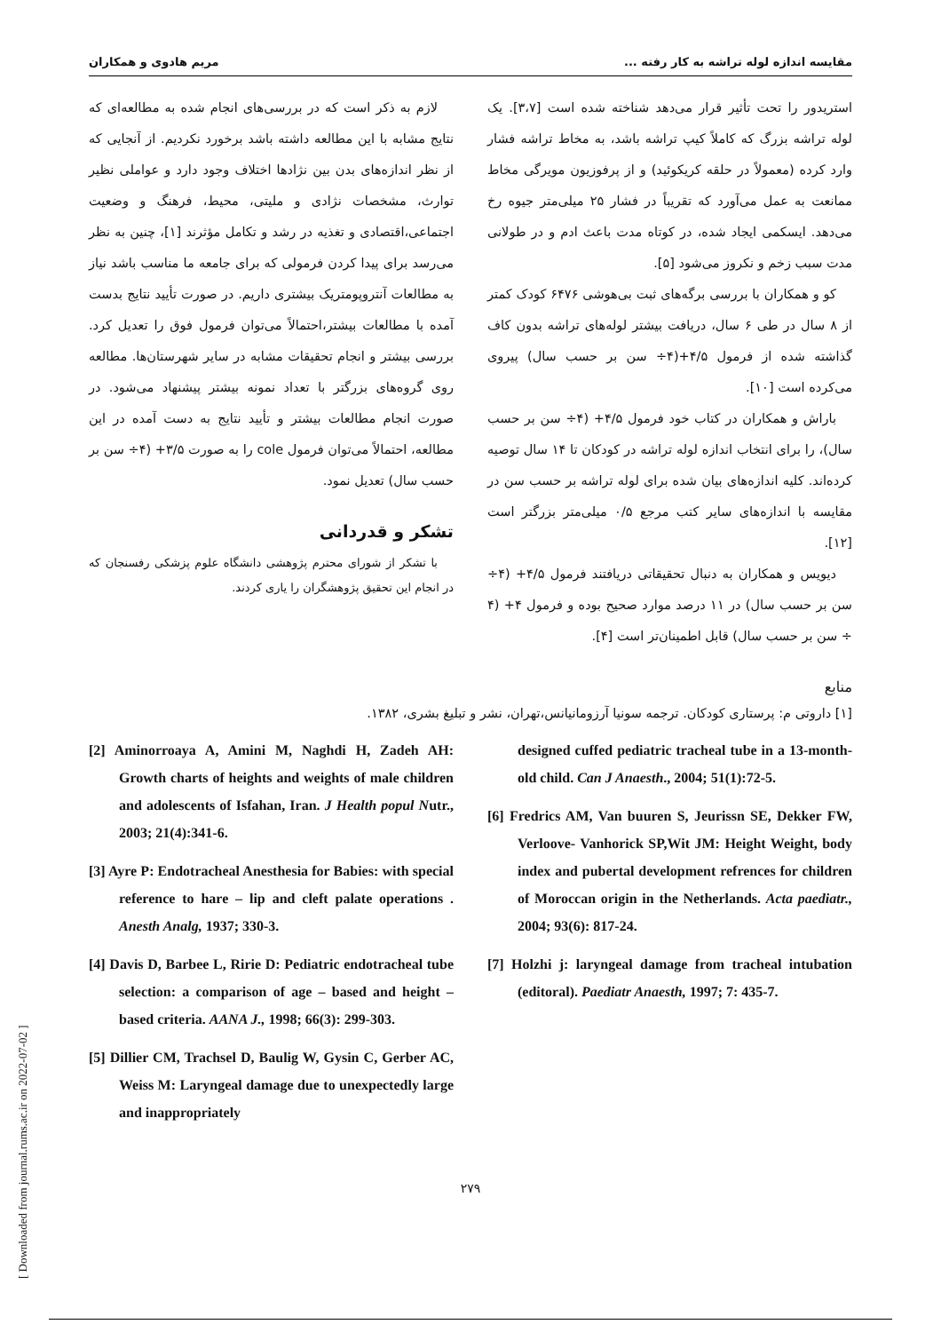[ Downloaded from journal.rums.ac.ir on 2022-07-02 ]
مقایسه اندازه لوله تراشه به کار رفته ... مریم هادوی و همکاران
استریدور را تحت تأثیر قرار می‌دهد شناخته شده است [۳،۷]. یک لوله تراشه بزرگ که کاملاً کیپ تراشه باشد، به مخاط تراشه فشار وارد کرده (معمولاً در حلقه کریکوئید) و از پرفوزیون مویرگی مخاط ممانعت به عمل می‌آورد که تقریباً در فشار ۲۵ میلی‌متر جیوه رخ می‌دهد. ایسکمی ایجاد شده، در کوتاه مدت باعث ادم و در طولانی مدت سبب زخم و نکروز می‌شود [۵].
کو و همکاران با بررسی برگه‌های ثبت بی‌هوشی ۶۴۷۶ کودک کمتر از ۸ سال در طی ۶ سال، دریافت بیشتر لوله‌های تراشه بدون کاف گذاشته شده از فرمول ۴/۵+(۴÷ سن بر حسب سال) پیروی می‌کرده است [۱۰].
باراش و همکاران در کتاب خود فرمول ۴/۵+ (۴÷ سن بر حسب سال)، را برای انتخاب اندازه لوله تراشه در کودکان تا ۱۴ سال توصیه کرده‌اند. کلیه اندازه‌های بیان شده برای لوله تراشه بر حسب سن در مقایسه با اندازه‌های سایر کتب مرجع ۰/۵ میلی‌متر بزرگتر است [۱۲].
دیویس و همکاران به دنبال تحقیقاتی دریافتند فرمول ۴/۵+ (۴÷ سن بر حسب سال) در ۱۱ درصد موارد صحیح بوده و فرمول ۴+ (۴ ÷ سن بر حسب سال) قابل اطمینان‌تر است [۴].
لازم به ذکر است که در بررسی‌های انجام شده به مطالعه‌ای که نتایج مشابه با این مطالعه داشته باشد برخورد نکردیم. از آنجایی که از نظر اندازه‌های بدن بین نژادها اختلاف وجود دارد و عواملی نظیر توارث، مشخصات نژادی و ملیتی، محیط، فرهنگ و وضعیت اجتماعی،اقتصادی و تغذیه در رشد و تکامل مؤثرند [۱]، چنین به نظر می‌رسد برای پیدا کردن فرمولی که برای جامعه ما مناسب باشد نیاز به مطالعات آنتروپومتریک بیشتری داریم. در صورت تأیید نتایج بدست آمده با مطالعات بیشتر،احتمالاً می‌توان فرمول فوق را تعدیل کرد. بررسی بیشتر و انجام تحقیقات مشابه در سایر شهرستان‌ها. مطالعه روی گروه‌های بزرگتر با تعداد نمونه بیشتر پیشنهاد می‌شود. در صورت انجام مطالعات بیشتر و تأیید نتایج به دست آمده در این مطالعه، احتمالاً می‌توان فرمول cole را به صورت ۳/۵+ (۴÷ سن بر حسب سال) تعدیل نمود.
تشکر و قدردانی
با تشکر از شورای محترم پژوهشی دانشگاه علوم پزشکی رفسنجان که در انجام این تحقیق پژوهشگران را یاری کردند.
منابع
[۱] داروتی م: پرستاری کودکان. ترجمه سونیا آرزومانیانس،تهران، نشر و تبلیغ بشری، ۱۳۸۲.
[2] Aminorroaya A, Amini M, Naghdi H, Zadeh AH: Growth charts of heights and weights of male children and adolescents of Isfahan, Iran. J Health popul Nutr., 2003; 21(4):341-6.
[3] Ayre P: Endotracheal Anesthesia for Babies: with special reference to hare – lip and cleft palate operations . Anesth Analg, 1937; 330-3.
[4] Davis D, Barbee L, Ririe D: Pediatric endotracheal tube selection: a comparison of age – based and height – based criteria. AANA J., 1998; 66(3): 299-303.
[5] Dillier CM, Trachsel D, Baulig W, Gysin C, Gerber AC, Weiss M: Laryngeal damage due to unexpectedly large and inappropriately
designed cuffed pediatric tracheal tube in a 13-month-old child. Can J Anaesth., 2004; 51(1):72-5.
[6] Fredrics AM, Van buuren S, Jeurissn SE, Dekker FW, Verloove- Vanhorick SP,Wit JM: Height Weight, body index and pubertal development refrences for children of Moroccan origin in the Netherlands. Acta paediatr., 2004; 93(6): 817-24.
[7] Holzhi j: laryngeal damage from tracheal intubation (editoral). Paediatr Anaesth, 1997; 7: 435-7.
۲۷۹